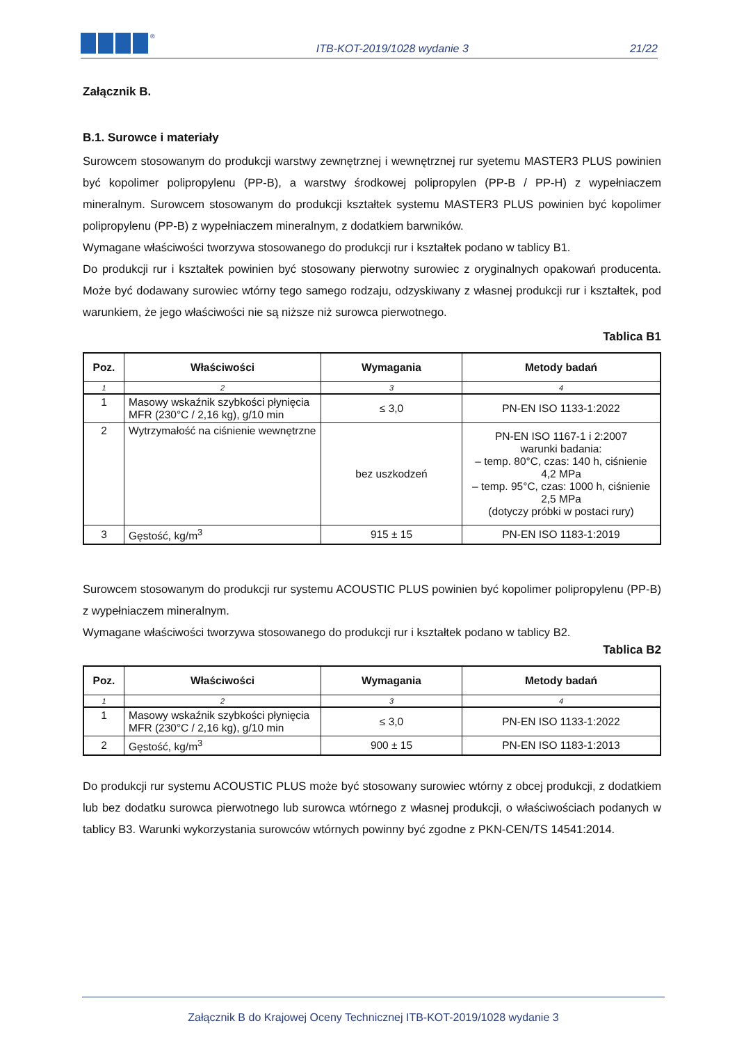®
ITB-KOT-2019/1028 wydanie 3
21/22
Załącznik B.
B.1. Surowce i materiały
Surowcem stosowanym do produkcji warstwy zewnętrznej i wewnętrznej rur syetemu MASTER3 PLUS powinien być kopolimer polipropylenu (PP-B), a warstwy środkowej polipropylen (PP-B / PP-H) z wypełniaczem mineralnym. Surowcem stosowanym do produkcji kształtek systemu MASTER3 PLUS powinien być kopolimer polipropylenu (PP-B) z wypełniaczem mineralnym, z dodatkiem barwników.
Wymagane właściwości tworzywa stosowanego do produkcji rur i kształtek podano w tablicy B1.
Do produkcji rur i kształtek powinien być stosowany pierwotny surowiec z oryginalnych opakowań producenta. Może być dodawany surowiec wtórny tego samego rodzaju, odzyskiwany z własnej produkcji rur i kształtek, pod warunkiem, że jego właściwości nie są niższe niż surowca pierwotnego.
Tablica B1
| Poz. | Właściwości | Wymagania | Metody badań |
| --- | --- | --- | --- |
| 1 | 2 | 3 | 4 |
| 1 | Masowy wskaźnik szybkości płynięcia MFR (230°C / 2,16 kg), g/10 min | ≤ 3,0 | PN-EN ISO 1133-1:2022 |
| 2 | Wytrzymałość na ciśnienie wewnętrzne | bez uszkodzeń | PN-EN ISO 1167-1 i 2:2007 warunki badania: – temp. 80°C, czas: 140 h, ciśnienie 4,2 MPa – temp. 95°C, czas: 1000 h, ciśnienie 2,5 MPa (dotyczy próbki w postaci rury) |
| 3 | Gęstość, kg/m<sup>3</sup> | 915 ± 15 | PN-EN ISO 1183-1:2019 |
Surowcem stosowanym do produkcji rur systemu ACOUSTIC PLUS powinien być kopolimer polipropylenu (PP-B) z wypełniaczem mineralnym.
Wymagane właściwości tworzywa stosowanego do produkcji rur i kształtek podano w tablicy B2.
Tablica B2
| Poz. | Właściwości | Wymagania | Metody badań |
| --- | --- | --- | --- |
| 1 | 2 | 3 | 4 |
| 1 | Masowy wskaźnik szybkości płynięcia MFR (230°C / 2,16 kg), g/10 min | ≤ 3,0 | PN-EN ISO 1133-1:2022 |
| 2 | Gęstość, kg/m<sup>3</sup> | 900 ± 15 | PN-EN ISO 1183-1:2013 |
Do produkcji rur systemu ACOUSTIC PLUS może być stosowany surowiec wtórny z obcej produkcji, z dodatkiem lub bez dodatku surowca pierwotnego lub surowca wtórnego z własnej produkcji, o właściwościach podanych w tablicy B3. Warunki wykorzystania surowców wtórnych powinny być zgodne z PKN-CEN/TS 14541:2014.
Załącznik B do Krajowej Oceny Technicznej ITB-KOT-2019/1028 wydanie 3